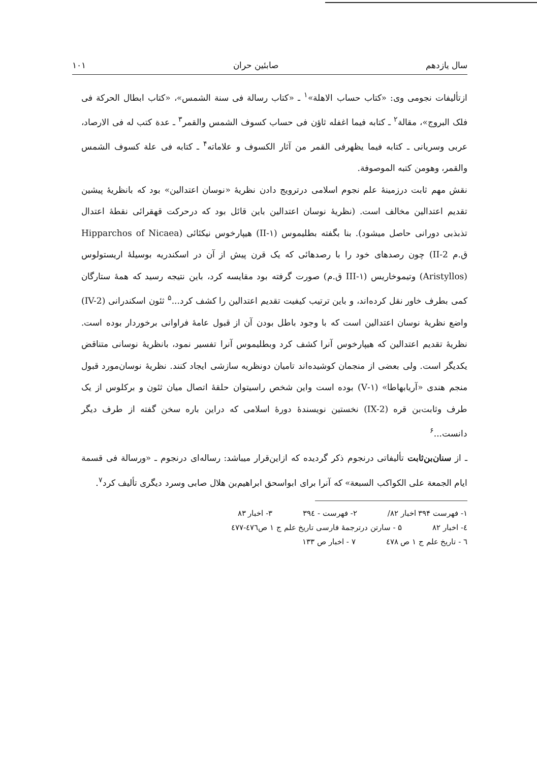سال یازدهم صابئین حران ۱۰۱
ازتألیفات نجومی وی: «کتاب حساب الاهلة»<sup>۱</sup> ـ «کتاب رسالة فی سنة الشمس»، «کتاب ابطال الحرکة فی فلک البروج»، مقالة<sup>۲</sup> ـ کتابه فیما اغفله ثاؤن فی حساب کسوف الشمس والقمر<sup>۳</sup> ـ عدة کتب له فی الارصاد، عربی وسریانی ـ کتابه فیما یظهرفی القمر من آثار الکسوف و علاماته<sup>۴</sup> ـ کتابه فی علة کسوف الشمس والقمر، وهومن کتبه الموصوفة.
نقش مهم ثابت درزمینهٔ علم نجوم اسلامی درترویج دادن نظریهٔ «نوسان اعتدالین» بود که بانظریهٔ پیشین تقدیم اعتدالین مخالف است. (نظریهٔ نوسان اعتدالین باین قائل بود که درحرکت قهقرائی نقطهٔ اعتدال تذبذبی دورانی حاصل میشود). بنا بگفته بطلیموس (۱-II) هیپارخوس نیکئائی (Hipparchos of Nicaea ق.م II-2) چون رصدهای خود را با رصدهائی که یک قرن پیش از آن در اسکندریه بوسیلهٔ اریستولوس (Aristyllos) وتیموخاریس (۱-III ق.م) صورت گرفته بود مقایسه کرد، باین نتیجه رسید که همهٔ ستارگان کمی بطرف خاور نقل کرده‌اند، و باین ترتیب کیفیت تقدیم اعتدالین را کشف کرد...<sup>۵</sup> ثئون اسکندرانی (IV-2) واضع نظریهٔ نوسان اعتدالین است که با وجود باطل بودن آن از قبول عامهٔ فراوانی برخوردار بوده است. نظریهٔ تقدیم اعتدالین که هیپارخوس آنرا کشف کرد وبطلیموس آنرا تفسیر نمود، بانظریهٔ نوسانی متناقض یکدیگر است. ولی بعضی از منجمان کوشیده‌اند تامیان دونظریه سازشی ایجاد کنند. نظریهٔ نوسان‌مورد قبول منجم هندی «آریابهاطا» (۱-V) بوده است واین شخص راسیتوان حلقهٔ اتصال میان ثئون و برکلوس از یک طرف وثابت‌بن قره (IX-2) نخستین نویسندهٔ دورهٔ اسلامی که دراین باره سخن گفته از طرف دیگر دانست...<sup>۶</sup>
ـ از سنان‌بن‌ثابت تألیفاتی درنجوم ذکر گردیده که ازاین‌قرار میباشد: رساله‌ای درنجوم ـ «ورسالة فی قسمة ایام الجمعة علی الکواکب السبعة» که آنرا برای ابواسحق ابراهیم‌بن هلال صابی وسرد دیگری تألیف کرد<sup>۷</sup>.
۱- فهرست ۳۹۴ اخبار ۸۲/ ۲- فهرست - ۳۹٤ ۳- اخبار ۸۳
٤- اخبار ۸۲ ۵ - سارتن درترجمهٔ فارسی تاریخ علم ج ۱ ص٤۷٦-٤۷۷
٦ - تاریخ علم ج ۱ ص ٤۷۸ ۷ - اخبار ص ۱۳۳